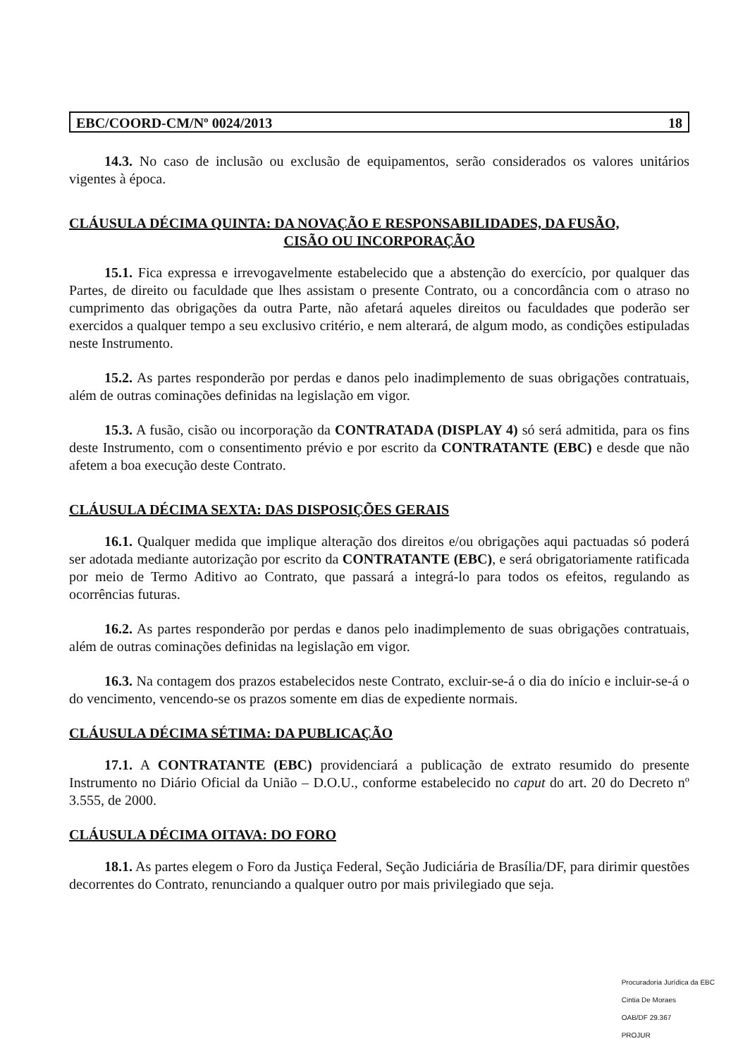EBC/COORD-CM/Nº 0024/2013 18
14.3. No caso de inclusão ou exclusão de equipamentos, serão considerados os valores unitários vigentes à época.
CLÁUSULA DÉCIMA QUINTA: DA NOVAÇÃO E RESPONSABILIDADES, DA FUSÃO,
CISÃO OU INCORPORAÇÃO
15.1. Fica expressa e irrevogavelmente estabelecido que a abstenção do exercício, por qualquer das Partes, de direito ou faculdade que lhes assistam o presente Contrato, ou a concordância com o atraso no cumprimento das obrigações da outra Parte, não afetará aqueles direitos ou faculdades que poderão ser exercidos a qualquer tempo a seu exclusivo critério, e nem alterará, de algum modo, as condições estipuladas neste Instrumento.
15.2. As partes responderão por perdas e danos pelo inadimplemento de suas obrigações contratuais, além de outras cominações definidas na legislação em vigor.
15.3. A fusão, cisão ou incorporação da CONTRATADA (DISPLAY 4) só será admitida, para os fins deste Instrumento, com o consentimento prévio e por escrito da CONTRATANTE (EBC) e desde que não afetem a boa execução deste Contrato.
CLÁUSULA DÉCIMA SEXTA: DAS DISPOSIÇÕES GERAIS
16.1. Qualquer medida que implique alteração dos direitos e/ou obrigações aqui pactuadas só poderá ser adotada mediante autorização por escrito da CONTRATANTE (EBC), e será obrigatoriamente ratificada por meio de Termo Aditivo ao Contrato, que passará a integrá-lo para todos os efeitos, regulando as ocorrências futuras.
16.2. As partes responderão por perdas e danos pelo inadimplemento de suas obrigações contratuais, além de outras cominações definidas na legislação em vigor.
16.3. Na contagem dos prazos estabelecidos neste Contrato, excluir-se-á o dia do início e incluir-se-á o do vencimento, vencendo-se os prazos somente em dias de expediente normais.
CLÁUSULA DÉCIMA SÉTIMA: DA PUBLICAÇÃO
17.1. A CONTRATANTE (EBC) providenciará a publicação de extrato resumido do presente Instrumento no Diário Oficial da União – D.O.U., conforme estabelecido no caput do art. 20 do Decreto nº 3.555, de 2000.
CLÁUSULA DÉCIMA OITAVA: DO FORO
18.1. As partes elegem o Foro da Justiça Federal, Seção Judiciária de Brasília/DF, para dirimir questões decorrentes do Contrato, renunciando a qualquer outro por mais privilegiado que seja.
Procuradoria Jurídica da EBC
Cintia De Moraes
OAB/DF 29.367
PROJUR